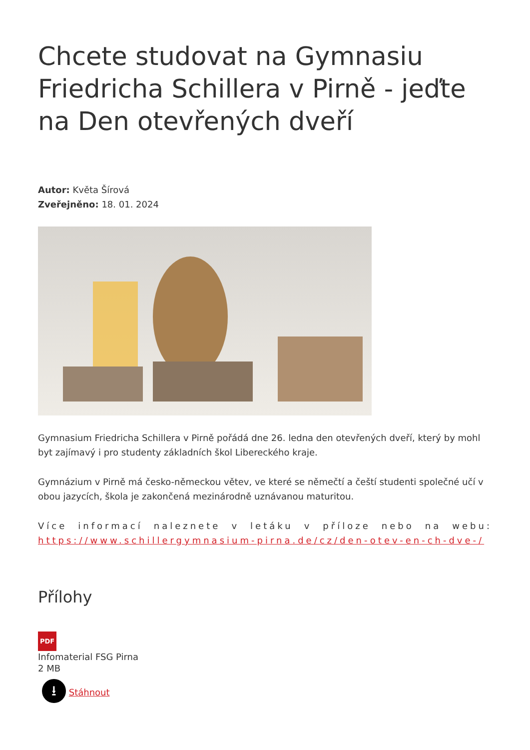Chcete studovat na Gymnasiu Friedricha Schillera v Pirně - jeďte na Den otevřených dveří
Autor: Květa Šírová
Zveřejněno: 18. 01. 2024
Gymnasium Friedricha Schillera v Pirně pořádá dne 26. ledna den otevřených dveří, který by mohl byt zajímavý i pro studenty základních škol Libereckého kraje.
Gymnázium v Pirně má česko-německou větev, ve které se němečtí a čeští studenti společné učí v obou jazycích, škola je zakončená mezinárodně uznávanou maturitou.
Více informací naleznete v letáku v příloze nebo na webu: https://www.schillergymnasium-pirna.de/cz/den-otev-en-ch-dve-/
Přílohy
PDF
Infomaterial FSG Pirna
2 MB
⭳ Stáhnout